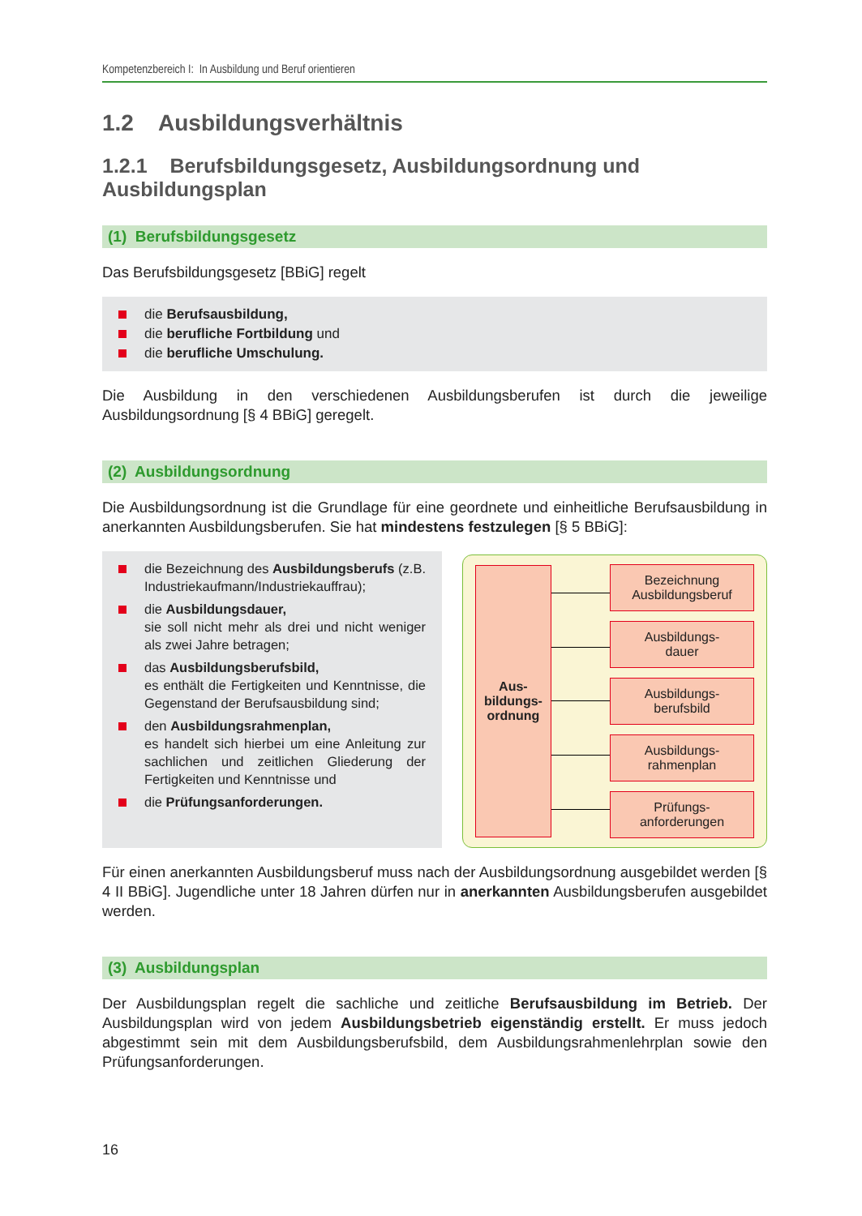Kompetenzbereich I: In Ausbildung und Beruf orientieren
1.2 Ausbildungsverhältnis
1.2.1 Berufsbildungsgesetz, Ausbildungsordnung und Ausbildungsplan
(1) Berufsbildungsgesetz
Das Berufsbildungsgesetz [BBiG] regelt
die Berufsausbildung,
die berufliche Fortbildung und
die berufliche Umschulung.
Die Ausbildung in den verschiedenen Ausbildungsberufen ist durch die jeweilige Ausbildungsordnung [§ 4 BBiG] geregelt.
(2) Ausbildungsordnung
Die Ausbildungsordnung ist die Grundlage für eine geordnete und einheitliche Berufsausbildung in anerkannten Ausbildungsberufen. Sie hat mindestens festzulegen [§ 5 BBiG]:
die Bezeichnung des Ausbildungsberufs (z.B. Industriekaufmann/Industriekauffrau);
die Ausbildungsdauer,
sie soll nicht mehr als drei und nicht weniger als zwei Jahre betragen;
das Ausbildungsberufsbild,
es enthält die Fertigkeiten und Kenntnisse, die Gegenstand der Berufsausbildung sind;
den Ausbildungsrahmenplan,
es handelt sich hierbei um eine Anleitung zur sachlichen und zeitlichen Gliederung der Fertigkeiten und Kenntnisse und
die Prüfungsanforderungen.
Aus-
bildungs-
ordnung
Bezeichnung
Ausbildungsberuf
Ausbildungs-
dauer
Ausbildungs-
berufsbild
Ausbildungs-
rahmenplan
Prüfungs-
anforderungen
Für einen anerkannten Ausbildungsberuf muss nach der Ausbildungsordnung ausgebildet werden [§ 4 II BBiG]. Jugendliche unter 18 Jahren dürfen nur in anerkannten Ausbildungsberufen ausgebildet werden.
(3) Ausbildungsplan
Der Ausbildungsplan regelt die sachliche und zeitliche Berufsausbildung im Betrieb. Der Ausbildungsplan wird von jedem Ausbildungsbetrieb eigenständig erstellt. Er muss jedoch abgestimmt sein mit dem Ausbildungsberufsbild, dem Ausbildungsrahmenlehrplan sowie den Prüfungsanforderungen.
16